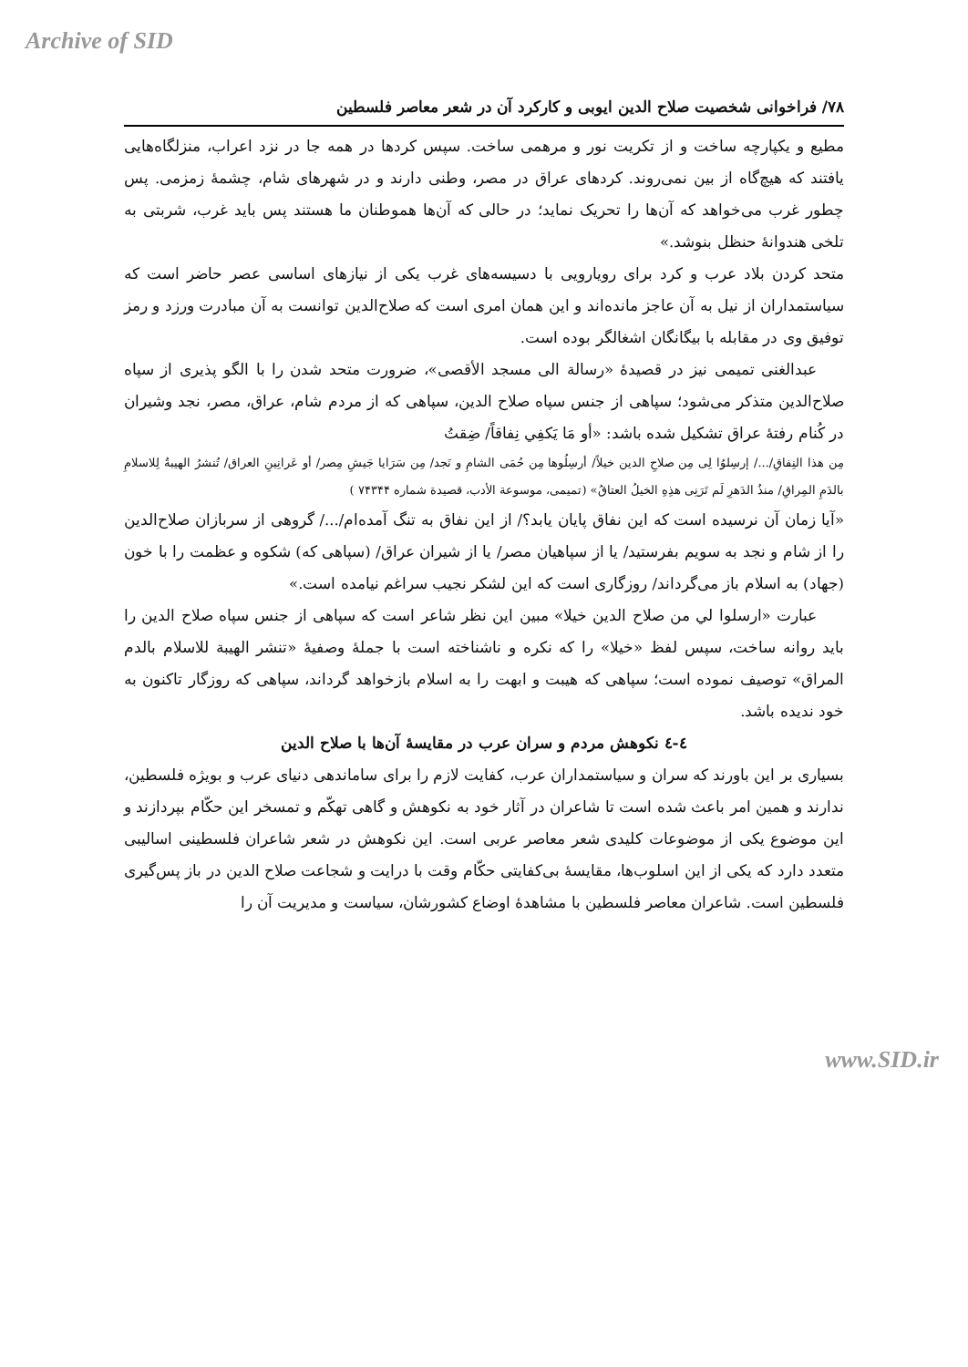Archive of SID
۷۸/ فراخوانی شخصیت صلاح الدین ایوبی و کارکرد آن در شعر معاصر فلسطین
مطیع و یکپارچه ساخت و از تکریت نور و مرهمی ساخت. سپس کردها در همه جا در نزد اعراب، منزلگاه‌هایی یافتند که هیچ‌گاه از بین نمی‌روند. کردهای عراق در مصر، وطنی دارند و در شهرهای شام، چشمهٔ زمزمی. پس چطور غرب می‌خواهد که آن‌ها را تحریک نماید؛ در حالی که آن‌ها هموطنان ما هستند پس باید غرب، شربتی به تلخی هندوانهٔ حنظل بنوشد.»
متحد کردن بلاد عرب و کرد برای رویارویی با دسیسه‌های غرب یکی از نیازهای اساسی عصر حاضر است که سیاستمداران از نیل به آن عاجز مانده‌اند و این همان امری است که صلاح‌الدین توانست به آن مبادرت ورزد و رمز توفیق وی در مقابله با بیگانگان اشغالگر بوده است.
عبدالغنی تمیمی نیز در قصیدهٔ «رسالة الی مسجد الأقصی»، ضرورت متحد شدن را با الگو پذیری از سپاه صلاح‌الدین متذکر می‌شود؛ سپاهی از جنس سپاه صلاح الدین، سپاهی که از مردم شام، عراق، مصر، نجد وشیران در کُنام رفتهٔ عراق تشکیل شده باشد: «أو مَا يَكفِي نِفاقاً/ ضِقتُ
مِن هذا النِفاقِ/.../ إرسِلوُا لِی مِن صلاحِ الدین خیلاً/ أرسِلُوها مِن حُمَی الشامِ و نَجد/ مِن سَرَايا جَيشِ مِصر/ أو عَرانِینِ العراق/ تُنشرُ الهيبةُ لِلاسلامِ بالدَمِ المِراقِ/ منذُ الدَهرِ لَم تَرَنِی هذِهِ الخیلُ العتاقُ» (تمیمی، موسوعة الأدب، قصیدة شماره ۷۴۳۴۴ )
«آیا زمان آن نرسیده است که این نفاق پایان یابد؟/ از این نفاق به تنگ آمده‌ام/.../ گروهی از سربازان صلاح‌الدین را از شام و نجد به سویم بفرستید/ یا از سپاهیان مصر/ یا از شیران عراق/ (سپاهی که) شکوه و عظمت را با خون (جهاد) به اسلام باز می‌گرداند/ روزگاری است که این لشکر نجیب سراغم نیامده است.»
عبارت «ارسلوا لي من صلاح الدین خیلا» مبین این نظر شاعر است که سپاهی از جنس سپاه صلاح الدین را باید روانه ساخت، سپس لفظ «خیلا» را که نکره و ناشناخته است با جملهٔ وصفیهٔ «تنشر الهیبة للاسلام بالدم المراق» توصیف نموده است؛ سپاهی که هیبت و ابهت را به اسلام بازخواهد گرداند، سپاهی که روزگار تاکنون به خود ندیده باشد.
٤-٤ نکوهش مردم و سران عرب در مقایسهٔ آن‌ها با صلاح الدین
بسیاری بر این باورند که سران و سیاستمداران عرب، کفایت لازم را برای ساماندهی دنیای عرب و بویژه فلسطین، ندارند و همین امر باعث شده است تا شاعران در آثار خود به نکوهش و گاهی تهکّم و تمسخر این حکّام بپردازند و این موضوع یکی از موضوعات کلیدی شعر معاصر عربی است. این نکوهش در شعر شاعران فلسطینی اسالیبی متعدد دارد که یکی از این اسلوب‌ها، مقایسهٔ بی‌کفایتی حکّام وقت با درایت و شجاعت صلاح الدین در باز پس‌گیری فلسطین است. شاعران معاصر فلسطین با مشاهدهٔ اوضاع کشورشان، سیاست و مدیریت آن را
www.SID.ir